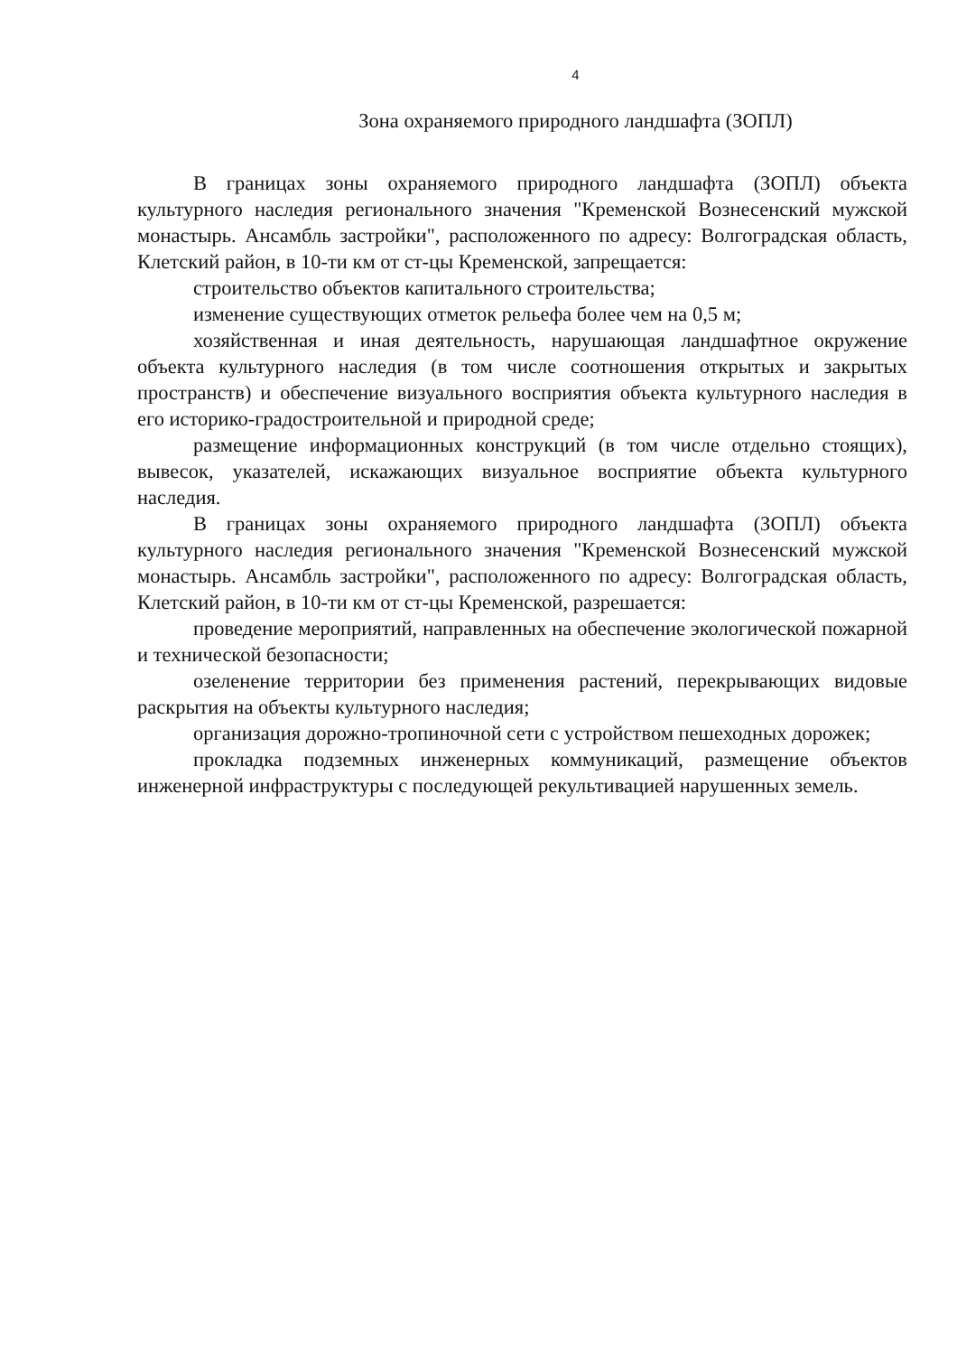4
Зона охраняемого природного ландшафта (ЗОПЛ)
В границах зоны охраняемого природного ландшафта (ЗОПЛ) объекта культурного наследия регионального значения "Кременской Вознесенский мужской монастырь. Ансамбль застройки", расположенного по адресу: Волгоградская область, Клетский район, в 10-ти км от ст-цы Кременской, запрещается:
строительство объектов капитального строительства;
изменение существующих отметок рельефа более чем на 0,5 м;
хозяйственная и иная деятельность, нарушающая ландшафтное окружение объекта культурного наследия (в том числе соотношения открытых и закрытых пространств) и обеспечение визуального восприятия объекта культурного наследия в его историко-градостроительной и природной среде;
размещение информационных конструкций (в том числе отдельно стоящих), вывесок, указателей, искажающих визуальное восприятие объекта культурного наследия.
В границах зоны охраняемого природного ландшафта (ЗОПЛ) объекта культурного наследия регионального значения "Кременской Вознесенский мужской монастырь. Ансамбль застройки", расположенного по адресу: Волгоградская область, Клетский район, в 10-ти км от ст-цы Кременской, разрешается:
проведение мероприятий, направленных на обеспечение экологической пожарной и технической безопасности;
озеленение территории без применения растений, перекрывающих видовые раскрытия на объекты культурного наследия;
организация дорожно-тропиночной сети с устройством пешеходных дорожек;
прокладка подземных инженерных коммуникаций, размещение объектов инженерной инфраструктуры с последующей рекультивацией нарушенных земель.